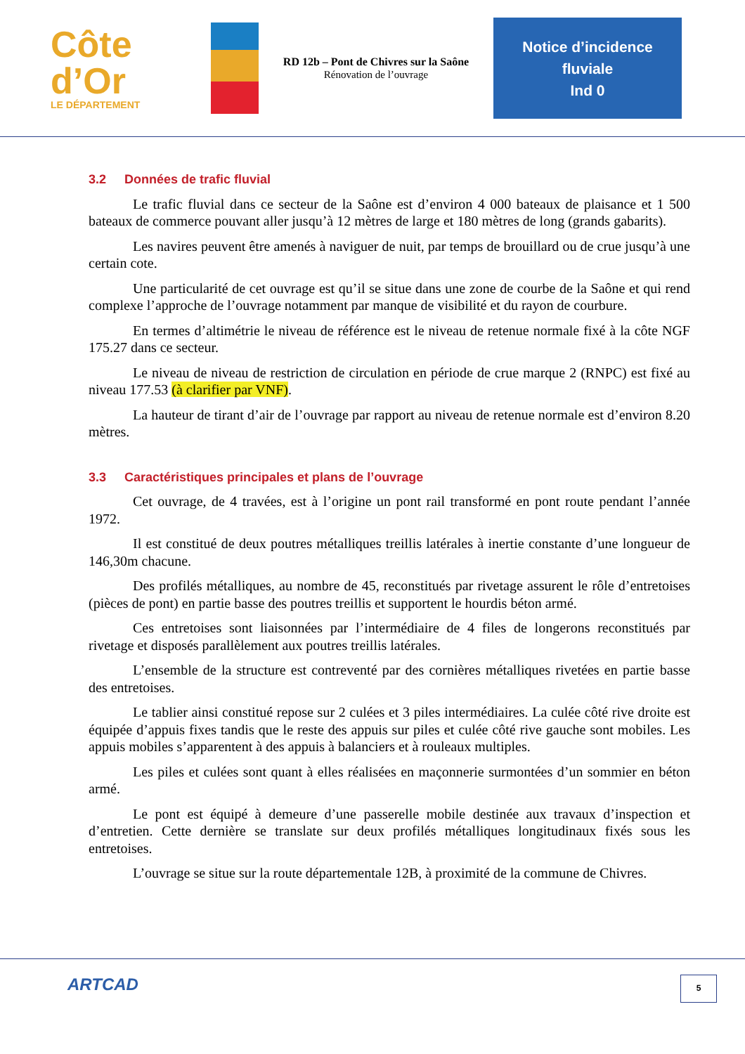Côte
d’Or
LE DÉPARTEMENT
RD 12b – Pont de Chivres sur la Saône
Rénovation de l’ouvrage
Notice d’incidence
fluviale
Ind 0
3.2 Données de trafic fluvial
Le trafic fluvial dans ce secteur de la Saône est d’environ 4 000 bateaux de plaisance et 1 500 bateaux de commerce pouvant aller jusqu’à 12 mètres de large et 180 mètres de long (grands gabarits).
Les navires peuvent être amenés à naviguer de nuit, par temps de brouillard ou de crue jusqu’à une certain cote.
Une particularité de cet ouvrage est qu’il se situe dans une zone de courbe de la Saône et qui rend complexe l’approche de l’ouvrage notamment par manque de visibilité et du rayon de courbure.
En termes d’altimétrie le niveau de référence est le niveau de retenue normale fixé à la côte NGF 175.27 dans ce secteur.
Le niveau de niveau de restriction de circulation en période de crue marque 2 (RNPC) est fixé au niveau 177.53 (à clarifier par VNF).
La hauteur de tirant d’air de l’ouvrage par rapport au niveau de retenue normale est d’environ 8.20 mètres.
3.3 Caractéristiques principales et plans de l’ouvrage
Cet ouvrage, de 4 travées, est à l’origine un pont rail transformé en pont route pendant l’année 1972.
Il est constitué de deux poutres métalliques treillis latérales à inertie constante d’une longueur de 146,30m chacune.
Des profilés métalliques, au nombre de 45, reconstitués par rivetage assurent le rôle d’entretoises (pièces de pont) en partie basse des poutres treillis et supportent le hourdis béton armé.
Ces entretoises sont liaisonnées par l’intermédiaire de 4 files de longerons reconstitués par rivetage et disposés parallèlement aux poutres treillis latérales.
L’ensemble de la structure est contreventé par des cornières métalliques rivetées en partie basse des entretoises.
Le tablier ainsi constitué repose sur 2 culées et 3 piles intermédiaires. La culée côté rive droite est équipée d’appuis fixes tandis que le reste des appuis sur piles et culée côté rive gauche sont mobiles. Les appuis mobiles s’apparentent à des appuis à balanciers et à rouleaux multiples.
Les piles et culées sont quant à elles réalisées en maçonnerie surmontées d’un sommier en béton armé.
Le pont est équipé à demeure d’une passerelle mobile destinée aux travaux d’inspection et d’entretien. Cette dernière se translate sur deux profilés métalliques longitudinaux fixés sous les entretoises.
L’ouvrage se situe sur la route départementale 12B, à proximité de la commune de Chivres.
ARTCAD
5